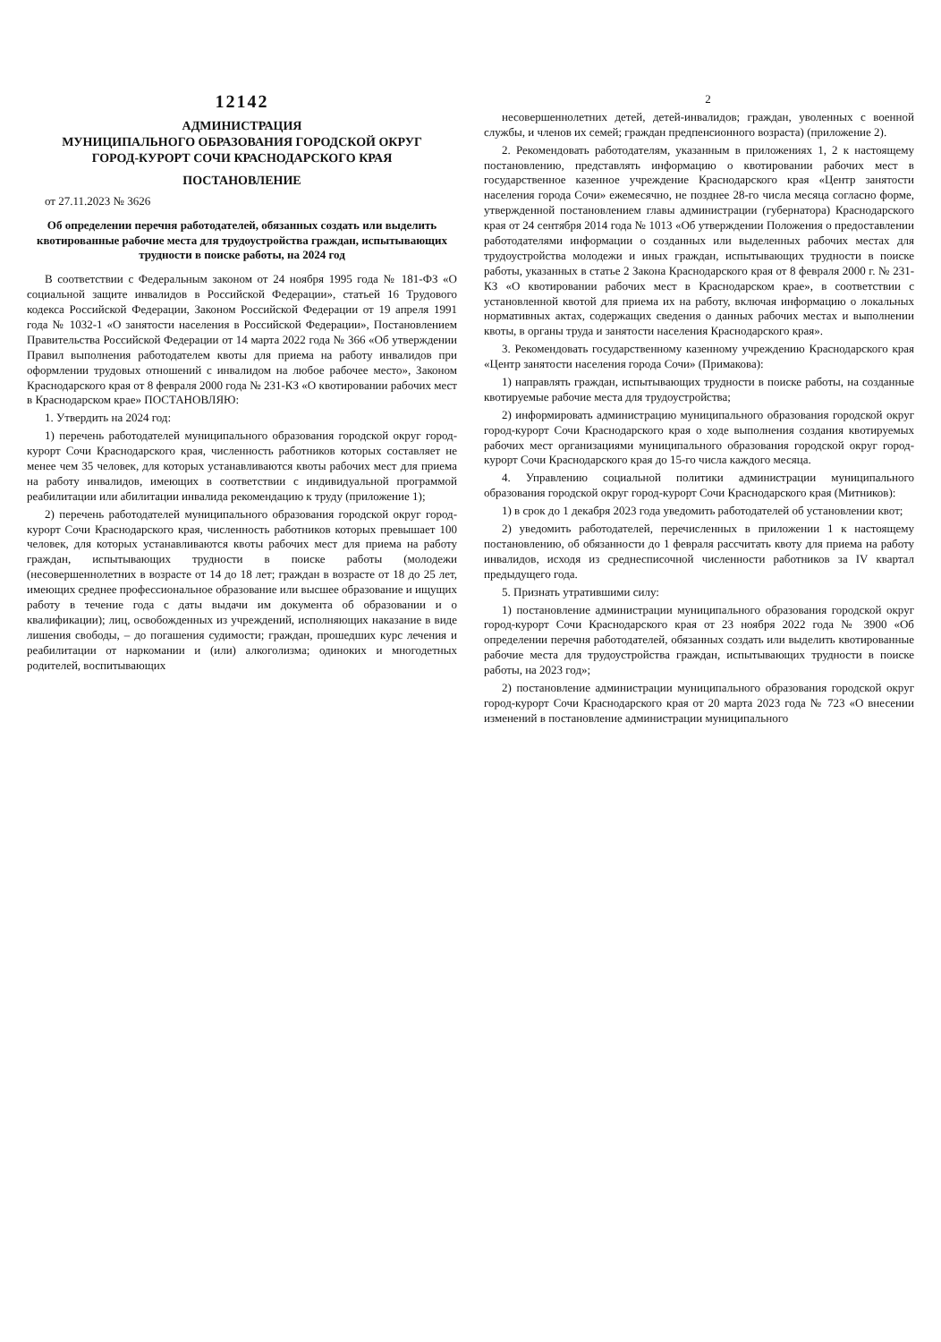12142
АДМИНИСТРАЦИЯ
МУНИЦИПАЛЬНОГО ОБРАЗОВАНИЯ ГОРОДСКОЙ ОКРУГ
ГОРОД-КУРОРТ СОЧИ КРАСНОДАРСКОГО КРАЯ
ПОСТАНОВЛЕНИЕ
от 27.11.2023 № 3626
Об определении перечня работодателей, обязанных создать или выделить квотированные рабочие места для трудоустройства граждан, испытывающих трудности в поиске работы, на 2024 год
В соответствии с Федеральным законом от 24 ноября 1995 года № 181-ФЗ «О социальной защите инвалидов в Российской Федерации», статьей 16 Трудового кодекса Российской Федерации, Законом Российской Федерации от 19 апреля 1991 года № 1032-1 «О занятости населения в Российской Федерации», Постановлением Правительства Российской Федерации от 14 марта 2022 года № 366 «Об утверждении Правил выполнения работодателем квоты для приема на работу инвалидов при оформлении трудовых отношений с инвалидом на любое рабочее место», Законом Краснодарского края от 8 февраля 2000 года № 231-КЗ «О квотировании рабочих мест в Краснодарском крае» ПОСТАНОВЛЯЮ:
1. Утвердить на 2024 год:
1) перечень работодателей муниципального образования городской округ город-курорт Сочи Краснодарского края, численность работников которых составляет не менее чем 35 человек, для которых устанавливаются квоты рабочих мест для приема на работу инвалидов, имеющих в соответствии с индивидуальной программой реабилитации или абилитации инвалида рекомендацию к труду (приложение 1);
2) перечень работодателей муниципального образования городской округ город-курорт Сочи Краснодарского края, численность работников которых превышает 100 человек, для которых устанавливаются квоты рабочих мест для приема на работу граждан, испытывающих трудности в поиске работы (молодежи (несовершеннолетних в возрасте от 14 до 18 лет; граждан в возрасте от 18 до 25 лет, имеющих среднее профессиональное образование или высшее образование и ищущих работу в течение года с даты выдачи им документа об образовании и о квалификации); лиц, освобожденных из учреждений, исполняющих наказание в виде лишения свободы, – до погашения судимости; граждан, прошедших курс лечения и реабилитации от наркомании и (или) алкоголизма; одиноких и многодетных родителей, воспитывающих
2
несовершеннолетних детей, детей-инвалидов; граждан, уволенных с военной службы, и членов их семей; граждан предпенсионного возраста) (приложение 2).
2. Рекомендовать работодателям, указанным в приложениях 1, 2 к настоящему постановлению, представлять информацию о квотировании рабочих мест в государственное казенное учреждение Краснодарского края «Центр занятости населения города Сочи» ежемесячно, не позднее 28-го числа месяца согласно форме, утвержденной постановлением главы администрации (губернатора) Краснодарского края от 24 сентября 2014 года № 1013 «Об утверждении Положения о предоставлении работодателями информации о созданных или выделенных рабочих местах для трудоустройства молодежи и иных граждан, испытывающих трудности в поиске работы, указанных в статье 2 Закона Краснодарского края от 8 февраля 2000 г. № 231-КЗ «О квотировании рабочих мест в Краснодарском крае», в соответствии с установленной квотой для приема их на работу, включая информацию о локальных нормативных актах, содержащих сведения о данных рабочих местах и выполнении квоты, в органы труда и занятости населения Краснодарского края».
3. Рекомендовать государственному казенному учреждению Краснодарского края «Центр занятости населения города Сочи» (Примакова):
1) направлять граждан, испытывающих трудности в поиске работы, на созданные квотируемые рабочие места для трудоустройства;
2) информировать администрацию муниципального образования городской округ город-курорт Сочи Краснодарского края о ходе выполнения создания квотируемых рабочих мест организациями муниципального образования городской округ город-курорт Сочи Краснодарского края до 15-го числа каждого месяца.
4. Управлению социальной политики администрации муниципального образования городской округ город-курорт Сочи Краснодарского края (Митников):
1) в срок до 1 декабря 2023 года уведомить работодателей об установлении квот;
2) уведомить работодателей, перечисленных в приложении 1 к настоящему постановлению, об обязанности до 1 февраля рассчитать квоту для приема на работу инвалидов, исходя из среднесписочной численности работников за IV квартал предыдущего года.
5. Признать утратившими силу:
1) постановление администрации муниципального образования городской округ город-курорт Сочи Краснодарского края от 23 ноября 2022 года № 3900 «Об определении перечня работодателей, обязанных создать или выделить квотированные рабочие места для трудоустройства граждан, испытывающих трудности в поиске работы, на 2023 год»;
2) постановление администрации муниципального образования городской округ город-курорт Сочи Краснодарского края от 20 марта 2023 года № 723 «О внесении изменений в постановление администрации муниципального